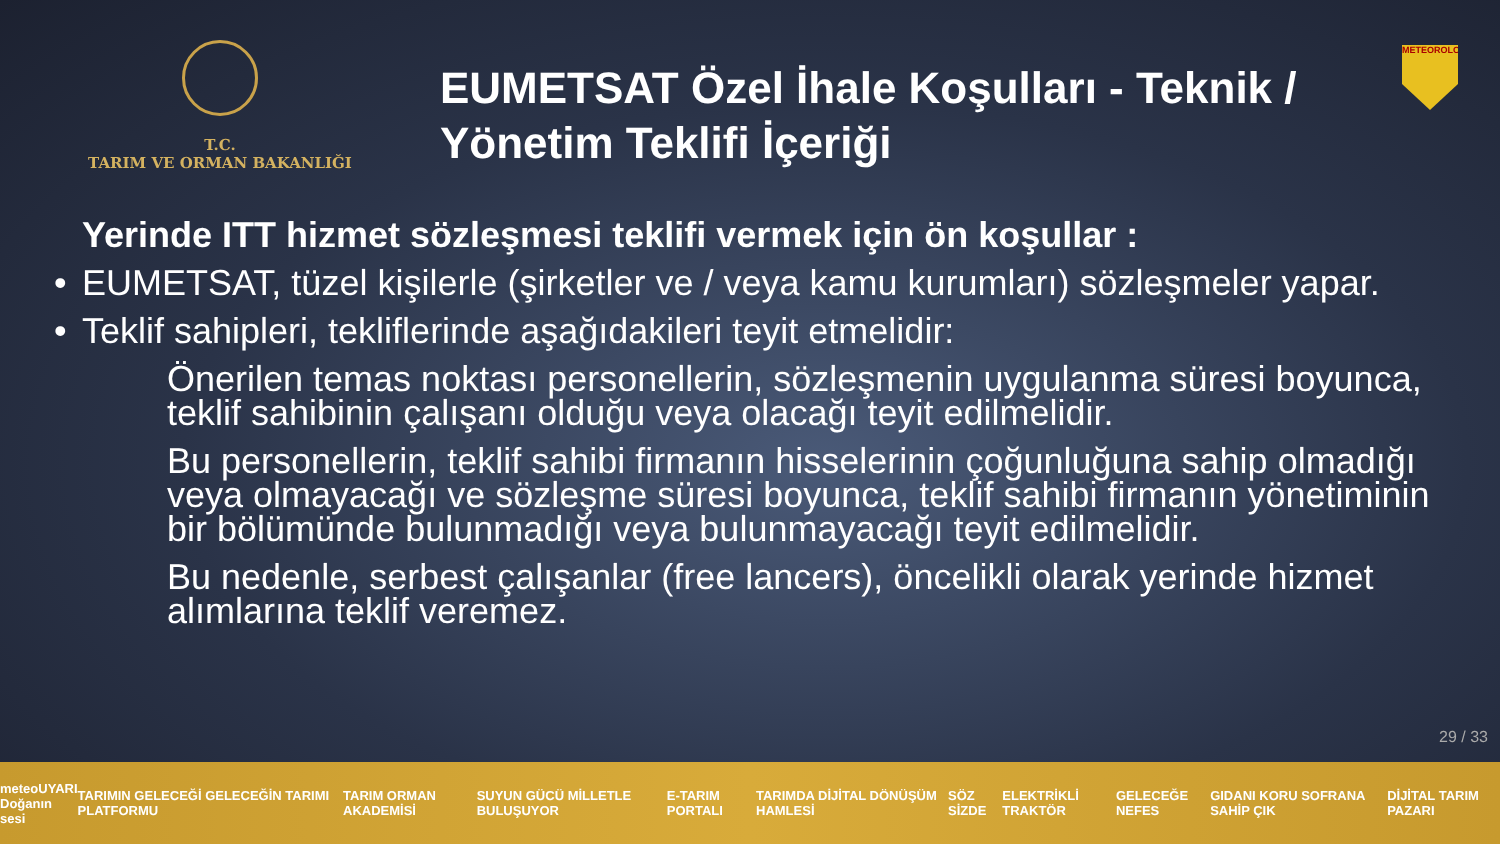T.C.
TARIM VE ORMAN BAKANLIĞI
EUMETSAT Özel İhale Koşulları - Teknik / Yönetim Teklifi İçeriği
METEOROLOJİ
Yerinde ITT hizmet sözleşmesi teklifi vermek için ön koşullar :
• EUMETSAT, tüzel kişilerle (şirketler ve / veya kamu kurumları) sözleşmeler yapar.
• Teklif sahipleri, tekliflerinde aşağıdakileri teyit etmelidir:
Önerilen temas noktası personellerin, sözleşmenin uygulanma süresi boyunca, teklif sahibinin çalışanı olduğu veya olacağı teyit edilmelidir.
Bu personellerin, teklif sahibi firmanın hisselerinin çoğunluğuna sahip olmadığı veya olmayacağı ve sözleşme süresi boyunca, teklif sahibi firmanın yönetiminin bir bölümünde bulunmadığı veya bulunmayacağı teyit edilmelidir.
Bu nedenle, serbest çalışanlar (free lancers), öncelikli olarak yerinde hizmet alımlarına teklif veremez.
29 / 33
meteoUYARI
Doğanın sesi TARIMIN GELECEĞİ GELECEĞİN TARIMI PLATFORMU TARIM ORMAN AKADEMİSİ SUYUN GÜCÜ MİLLETLE BULUŞUYOR E-TARIM PORTALI TARIMDA DİJİTAL DÖNÜŞÜM HAMLESİ SÖZ SİZDE ELEKTRİKLİ TRAKTÖR GELECEĞE NEFES GIDANI KORU SOFRANA SAHİP ÇIK DİJİTAL TARIM PAZARI